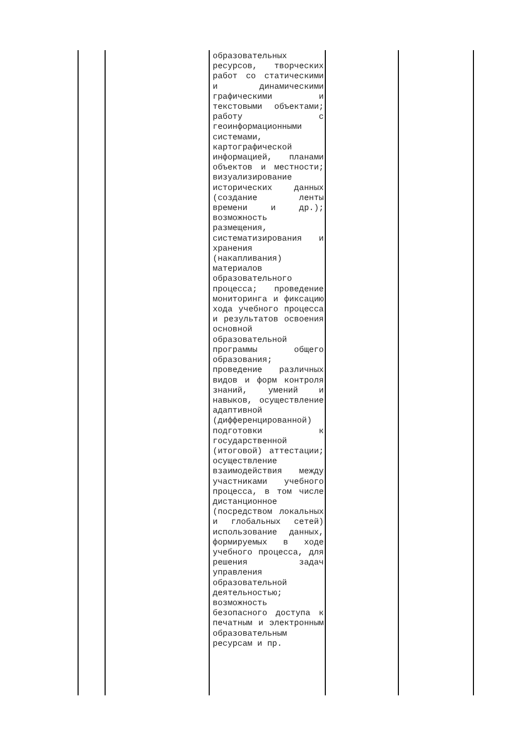| | | образовательных ресурсов, творческих работ со статическими и динамическими графическими и текстовыми объектами; работу с геоинформационными системами, картографической информацией, планами объектов и местности; визуализирование исторических данных (создание ленты времени и др.); возможность размещения, систематизирования и хранения (накапливания) материалов образовательного процесса; проведение мониторинга и фиксацию хода учебного процесса и результатов освоения основной образовательной программы общего образования; проведение различных видов и форм контроля знаний, умений и навыков, осуществление адаптивной (дифференцированной) подготовки к государственной (итоговой) аттестации; осуществление взаимодействия между участниками учебного процесса, в том числе дистанционное (посредством локальных и глобальных сетей) использование данных, формируемых в ходе учебного процесса, для решения задач управления образовательной деятельностью; возможность безопасного доступа к печатным и электронным образовательным ресурсам и пр. | | |